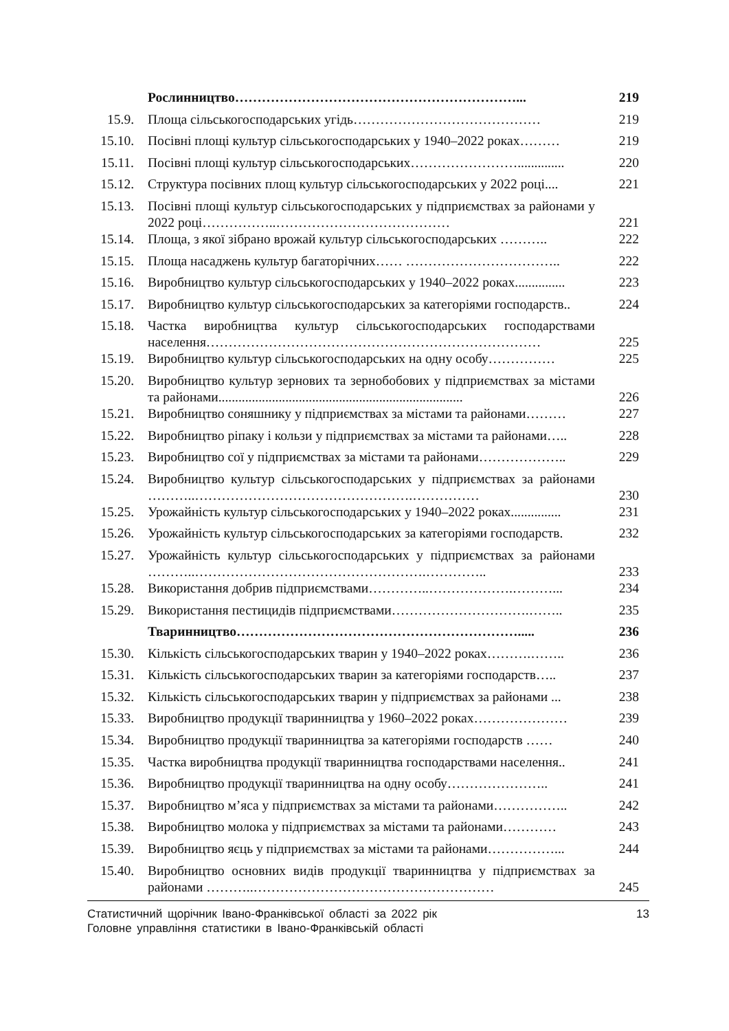| | Рослинництво………………………………………………………... | 219 |
| 15.9. | Площа сільськогосподарських угідь…………………………………… | 219 |
| 15.10. | Посівні площі культур сільськогосподарських у 1940–2022 роках……… | 219 |
| 15.11. | Посівні площі культур сільськогосподарських…………………….............. | 220 |
| 15.12. | Структура посівних площ культур сільськогосподарських у 2022 році.... | 221 |
| 15.13. | Посівні площі культур сільськогосподарських у підприємствах за районами у 2022 році……………..………………………………… | 221 |
| 15.14. | Площа, з якої зібрано врожай культур сільськогосподарських ……….. | 222 |
| 15.15. | Площа насаджень культур багаторічних…… …………………………….. | 222 |
| 15.16. | Виробництво культур сільськогосподарських у 1940–2022 роках............... | 223 |
| 15.17. | Виробництво культур сільськогосподарських за категоріями господарств.. | 224 |
| 15.18. | Частка виробництва культур сільськогосподарських господарствами населення………………………………………………………………… | 225 |
| 15.19. | Виробництво культур сільськогосподарських на одну особу…………… | 225 |
| 15.20. | Виробництво культур зернових та зернобобових у підприємствах за містами та районами......................................................................... | 226 |
| 15.21. | Виробництво соняшнику у підприємствах за містами та районами……… | 227 |
| 15.22. | Виробництво ріпаку і кользи у підприємствах за містами та районами….. | 228 |
| 15.23. | Виробництво сої у підприємствах за містами та районами……………….. | 229 |
| 15.24. | Виробництво культур сільськогосподарських у підприємствах за районами ………..………………………………………….…………… | 230 |
| 15.25. | Урожайність культур сільськогосподарських у 1940–2022 роках............... | 231 |
| 15.26. | Урожайність культур сільськогосподарських за категоріями господарств. | 232 |
| 15.27. | Урожайність культур сільськогосподарських у підприємствах за районами ………..…………………………………………….………….. | 233 |
| 15.28. | Використання добрив підприємствами…………..……………….………... | 234 |
| 15.29. | Використання пестицидів підприємствами………………………….…….. | 235 |
| | Тваринництво………………………………………………………..... | 236 |
| 15.30. | Кількість сільськогосподарських тварин у 1940–2022 роках……….…….. | 236 |
| 15.31. | Кількість сільськогосподарських тварин за категоріями господарств….. | 237 |
| 15.32. | Кількість сільськогосподарських тварин у підприємствах за районами ... | 238 |
| 15.33. | Виробництво продукції тваринництва у 1960–2022 роках………………… | 239 |
| 15.34. | Виробництво продукції тваринництва за категоріями господарств …… | 240 |
| 15.35. | Частка виробництва продукції тваринництва господарствами населення.. | 241 |
| 15.36. | Виробництво продукції тваринництва на одну особу………………….. | 241 |
| 15.37. | Виробництво м’яса у підприємствах за містами та районами…………….. | 242 |
| 15.38. | Виробництво молока у підприємствах за містами та районами………… | 243 |
| 15.39. | Виробництво яєць у підприємствах за містами та районами……………... | 244 |
| 15.40. | Виробництво основних видів продукції тваринництва у підприємствах за районами ………..……………………………………………… | 245 |
13 Статистичний щорічник Івано-Франківської області за 2022 рік
Головне управління статистики в Івано-Франківській області